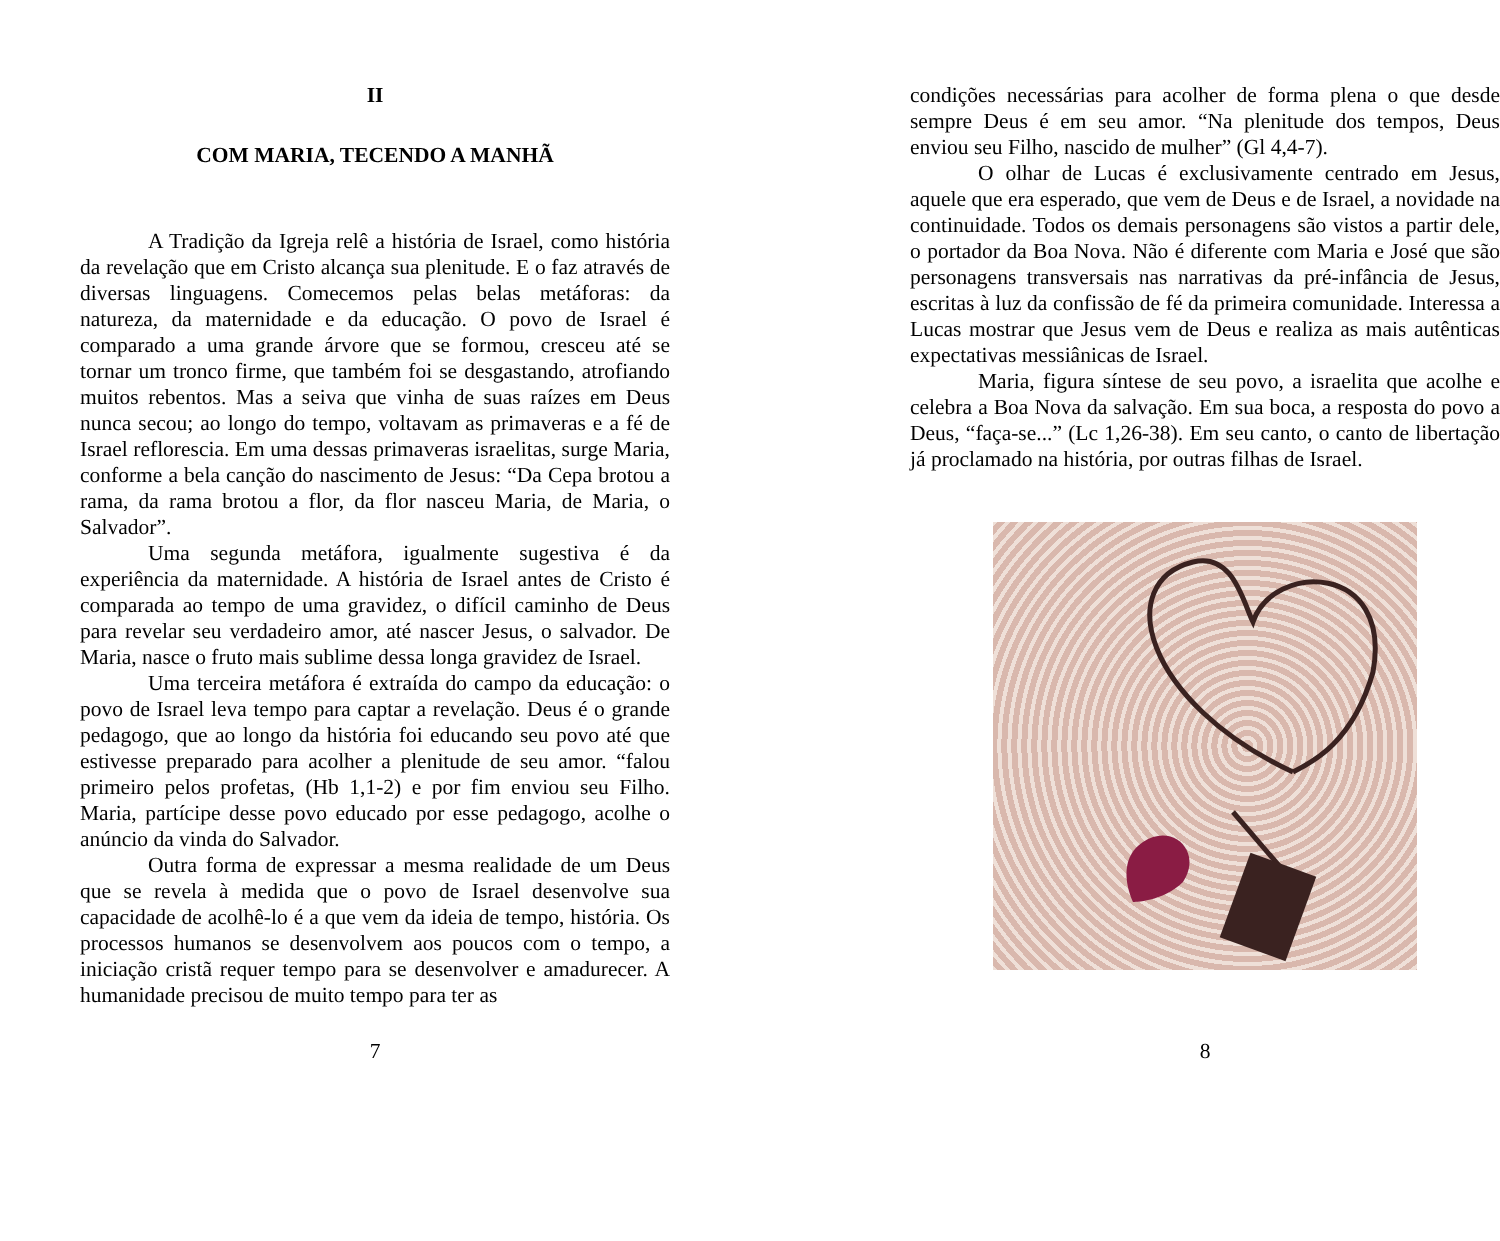II
COM MARIA, TECENDO A MANHÃ
A Tradição da Igreja relê a história de Israel, como história da revelação que em Cristo alcança sua plenitude. E o faz através de diversas linguagens. Comecemos pelas belas metáforas: da natureza, da maternidade e da educação. O povo de Israel é comparado a uma grande árvore que se formou, cresceu até se tornar um tronco firme, que também foi se desgastando, atrofiando muitos rebentos. Mas a seiva que vinha de suas raízes em Deus nunca secou; ao longo do tempo, voltavam as primaveras e a fé de Israel reflorescia. Em uma dessas primaveras israelitas, surge Maria, conforme a bela canção do nascimento de Jesus: “Da Cepa brotou a rama, da rama brotou a flor, da flor nasceu Maria, de Maria, o Salvador”.
Uma segunda metáfora, igualmente sugestiva é da experiência da maternidade. A história de Israel antes de Cristo é comparada ao tempo de uma gravidez, o difícil caminho de Deus para revelar seu verdadeiro amor, até nascer Jesus, o salvador. De Maria, nasce o fruto mais sublime dessa longa gravidez de Israel.
Uma terceira metáfora é extraída do campo da educação: o povo de Israel leva tempo para captar a revelação. Deus é o grande pedagogo, que ao longo da história foi educando seu povo até que estivesse preparado para acolher a plenitude de seu amor. “falou primeiro pelos profetas, (Hb 1,1-2) e por fim enviou seu Filho. Maria, partícipe desse povo educado por esse pedagogo, acolhe o anúncio da vinda do Salvador.
Outra forma de expressar a mesma realidade de um Deus que se revela à medida que o povo de Israel desenvolve sua capacidade de acolhê-lo é a que vem da ideia de tempo, história. Os processos humanos se desenvolvem aos poucos com o tempo, a iniciação cristã requer tempo para se desenvolver e amadurecer. A humanidade precisou de muito tempo para ter as
7
condições necessárias para acolher de forma plena o que desde sempre Deus é em seu amor. “Na plenitude dos tempos, Deus enviou seu Filho, nascido de mulher” (Gl 4,4-7).
O olhar de Lucas é exclusivamente centrado em Jesus, aquele que era esperado, que vem de Deus e de Israel, a novidade na continuidade. Todos os demais personagens são vistos a partir dele, o portador da Boa Nova. Não é diferente com Maria e José que são personagens transversais nas narrativas da pré-infância de Jesus, escritas à luz da confissão de fé da primeira comunidade. Interessa a Lucas mostrar que Jesus vem de Deus e realiza as mais autênticas expectativas messiânicas de Israel.
Maria, figura síntese de seu povo, a israelita que acolhe e celebra a Boa Nova da salvação. Em sua boca, a resposta do povo a Deus, “faça-se...” (Lc 1,26-38). Em seu canto, o canto de libertação já proclamado na história, por outras filhas de Israel.
8